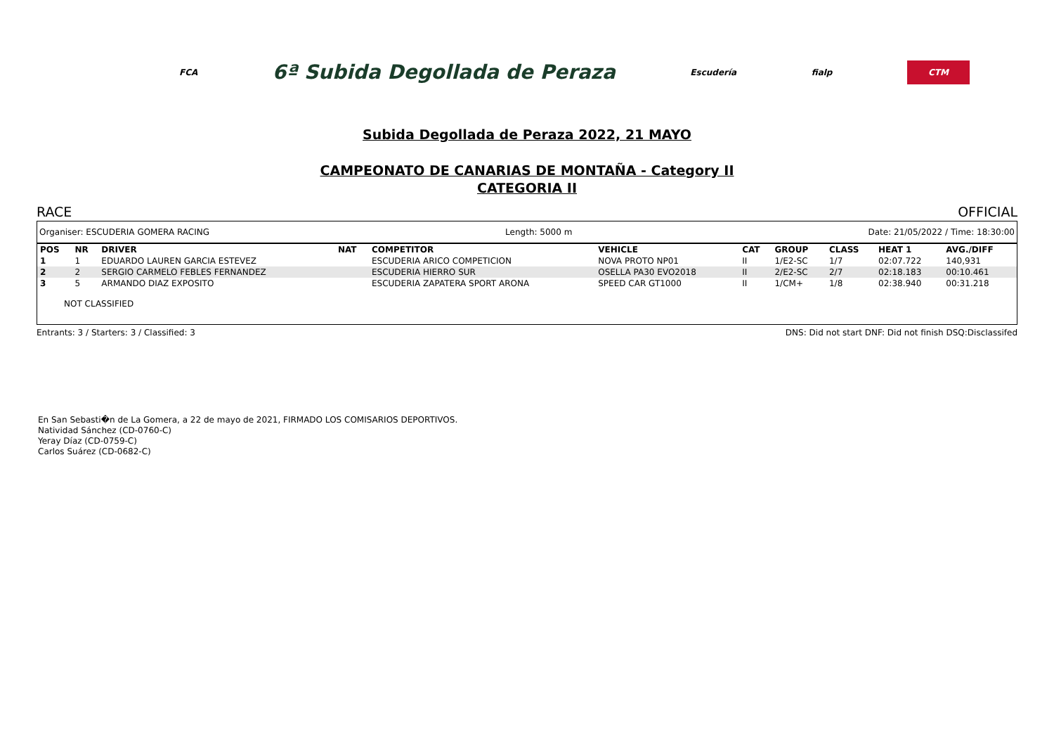FCA 6ª Subida Degollada de Peraza Escudería fialp CTM
Subida Degollada de Peraza 2022, 21 MAYO
CAMPEONATO DE CANARIAS DE MONTAÑA - Category II
CATEGORIA II
RACE OFFICIAL
Organiser: ESCUDERIA GOMERA RACING Length: 5000 m Date: 21/05/2022 / Time: 18:30:00
| POS | NR | DRIVER | NAT | COMPETITOR | VEHICLE | CAT | GROUP | CLASS | HEAT 1 | AVG./DIFF |
| --- | --- | --- | --- | --- | --- | --- | --- | --- | --- | --- |
| 1 | 1 | EDUARDO LAUREN GARCIA ESTEVEZ | | ESCUDERIA ARICO COMPETICION | NOVA PROTO NP01 | II | 1/E2-SC | 1/7 | 02:07.722 | 140,931 |
| 2 | 2 | SERGIO CARMELO FEBLES FERNANDEZ | | ESCUDERIA HIERRO SUR | OSELLA PA30 EVO2018 | II | 2/E2-SC | 2/7 | 02:18.183 | 00:10.461 |
| 3 | 5 | ARMANDO DIAZ EXPOSITO | | ESCUDERIA ZAPATERA SPORT ARONA | SPEED CAR GT1000 | II | 1/CM+ | 1/8 | 02:38.940 | 00:31.218 |
NOT CLASSIFIED
Entrants: 3 / Starters: 3 / Classified: 3 DNS: Did not start DNF: Did not finish DSQ:Disclassifed
En San Sebasti�n de La Gomera, a 22 de mayo de 2021, FIRMADO LOS COMISARIOS DEPORTIVOS.
Natividad Sánchez (CD-0760-C)
Yeray Díaz (CD-0759-C)
Carlos Suárez (CD-0682-C)